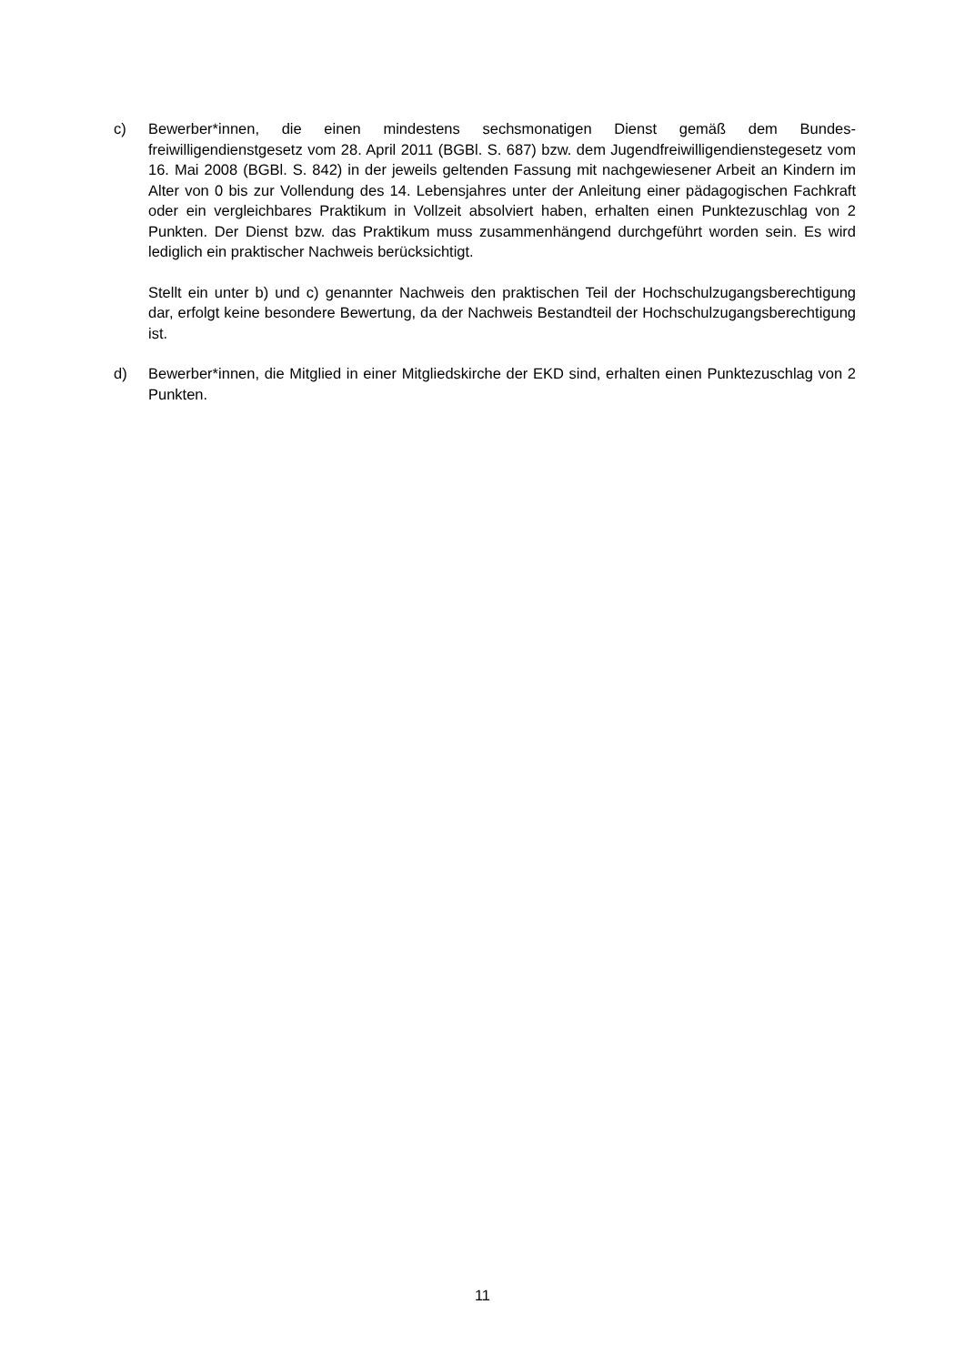c) Bewerber*innen, die einen mindestens sechsmonatigen Dienst gemäß dem Bundes­freiwilligendienstgesetz vom 28. April 2011 (BGBl. S. 687) bzw. dem Jugendfreiwilli­gendienstegesetz vom 16. Mai 2008 (BGBl. S. 842) in der jeweils geltenden Fassung mit nachgewiesener Arbeit an Kindern im Alter von 0 bis zur Vollendung des 14. Lebensjahres unter der Anleitung einer pädagogischen Fachkraft oder ein vergleichbares Praktikum in Vollzeit absolviert haben, erhalten einen Punktezuschlag von 2 Punkten. Der Dienst bzw. das Praktikum muss zusammenhängend durchgeführt worden sein. Es wird lediglich ein praktischer Nachweis berücksichtigt.
Stellt ein unter b) und c) genannter Nachweis den praktischen Teil der Hochschulzu­gangsberechtigung dar, erfolgt keine besondere Bewertung, da der Nachweis Bestandteil der Hochschulzugangsberechtigung ist.
d) Bewerber*innen, die Mitglied in einer Mitgliedskirche der EKD sind, erhalten einen Punktezuschlag von 2 Punkten.
11